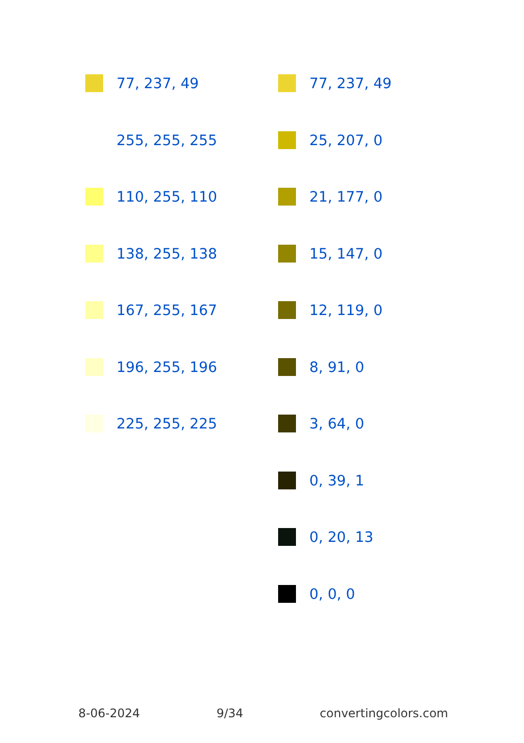77, 237, 49
255, 255, 255
110, 255, 110
138, 255, 138
167, 255, 167
196, 255, 196
225, 255, 225
77, 237, 49
25, 207, 0
21, 177, 0
15, 147, 0
12, 119, 0
8, 91, 0
3, 64, 0
0, 39, 1
0, 20, 13
0, 0, 0
8-06-2024 9/34 convertingcolors.com